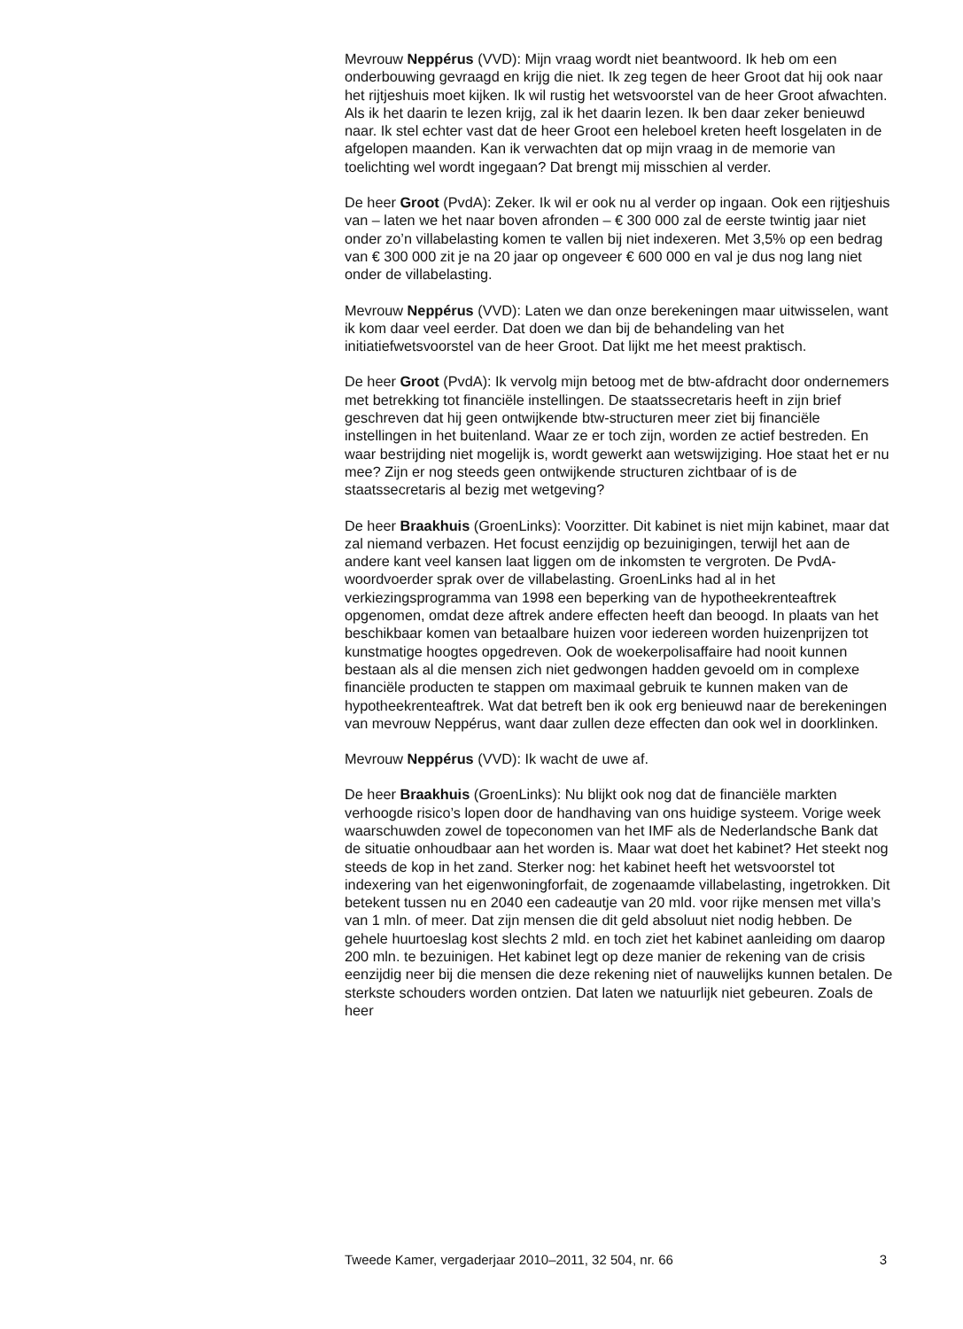Mevrouw Neppérus (VVD): Mijn vraag wordt niet beantwoord. Ik heb om een onderbouwing gevraagd en krijg die niet. Ik zeg tegen de heer Groot dat hij ook naar het rijtjeshuis moet kijken. Ik wil rustig het wetsvoorstel van de heer Groot afwachten. Als ik het daarin te lezen krijg, zal ik het daarin lezen. Ik ben daar zeker benieuwd naar. Ik stel echter vast dat de heer Groot een heleboel kreten heeft losgelaten in de afgelopen maanden. Kan ik verwachten dat op mijn vraag in de memorie van toelichting wel wordt ingegaan? Dat brengt mij misschien al verder.
De heer Groot (PvdA): Zeker. Ik wil er ook nu al verder op ingaan. Ook een rijtjeshuis van – laten we het naar boven afronden – € 300 000 zal de eerste twintig jaar niet onder zo’n villabelasting komen te vallen bij niet indexeren. Met 3,5% op een bedrag van € 300 000 zit je na 20 jaar op ongeveer € 600 000 en val je dus nog lang niet onder de villabelasting.
Mevrouw Neppérus (VVD): Laten we dan onze berekeningen maar uitwisselen, want ik kom daar veel eerder. Dat doen we dan bij de behandeling van het initiatiefwetsvoorstel van de heer Groot. Dat lijkt me het meest praktisch.
De heer Groot (PvdA): Ik vervolg mijn betoog met de btw-afdracht door ondernemers met betrekking tot financiële instellingen. De staatssecretaris heeft in zijn brief geschreven dat hij geen ontwijkende btw-structuren meer ziet bij financiële instellingen in het buitenland. Waar ze er toch zijn, worden ze actief bestreden. En waar bestrijding niet mogelijk is, wordt gewerkt aan wetswijziging. Hoe staat het er nu mee? Zijn er nog steeds geen ontwijkende structuren zichtbaar of is de staatssecretaris al bezig met wetgeving?
De heer Braakhuis (GroenLinks): Voorzitter. Dit kabinet is niet mijn kabinet, maar dat zal niemand verbazen. Het focust eenzijdig op bezuinigingen, terwijl het aan de andere kant veel kansen laat liggen om de inkomsten te vergroten. De PvdA-woordvoerder sprak over de villabelasting. GroenLinks had al in het verkiezingsprogramma van 1998 een beperking van de hypotheekrenteaftrek opgenomen, omdat deze aftrek andere effecten heeft dan beoogd. In plaats van het beschikbaar komen van betaalbare huizen voor iedereen worden huizenprijzen tot kunstmatige hoogtes opgedreven. Ook de woekerpolisaffaire had nooit kunnen bestaan als al die mensen zich niet gedwongen hadden gevoeld om in complexe financiële producten te stappen om maximaal gebruik te kunnen maken van de hypotheekrenteaftrek. Wat dat betreft ben ik ook erg benieuwd naar de berekeningen van mevrouw Neppérus, want daar zullen deze effecten dan ook wel in doorklinken.
Mevrouw Neppérus (VVD): Ik wacht de uwe af.
De heer Braakhuis (GroenLinks): Nu blijkt ook nog dat de financiële markten verhoogde risico’s lopen door de handhaving van ons huidige systeem. Vorige week waarschuwden zowel de topeconomen van het IMF als de Nederlandsche Bank dat de situatie onhoudbaar aan het worden is. Maar wat doet het kabinet? Het steekt nog steeds de kop in het zand. Sterker nog: het kabinet heeft het wetsvoorstel tot indexering van het eigenwoningforfait, de zogenaamde villabelasting, ingetrokken. Dit betekent tussen nu en 2040 een cadeautje van 20 mld. voor rijke mensen met villa’s van 1 mln. of meer. Dat zijn mensen die dit geld absoluut niet nodig hebben. De gehele huurtoeslag kost slechts 2 mld. en toch ziet het kabinet aanleiding om daarop 200 mln. te bezuinigen. Het kabinet legt op deze manier de rekening van de crisis eenzijdig neer bij die mensen die deze rekening niet of nauwelijks kunnen betalen. De sterkste schouders worden ontzien. Dat laten we natuurlijk niet gebeuren. Zoals de heer
Tweede Kamer, vergaderjaar 2010–2011, 32 504, nr. 66 3